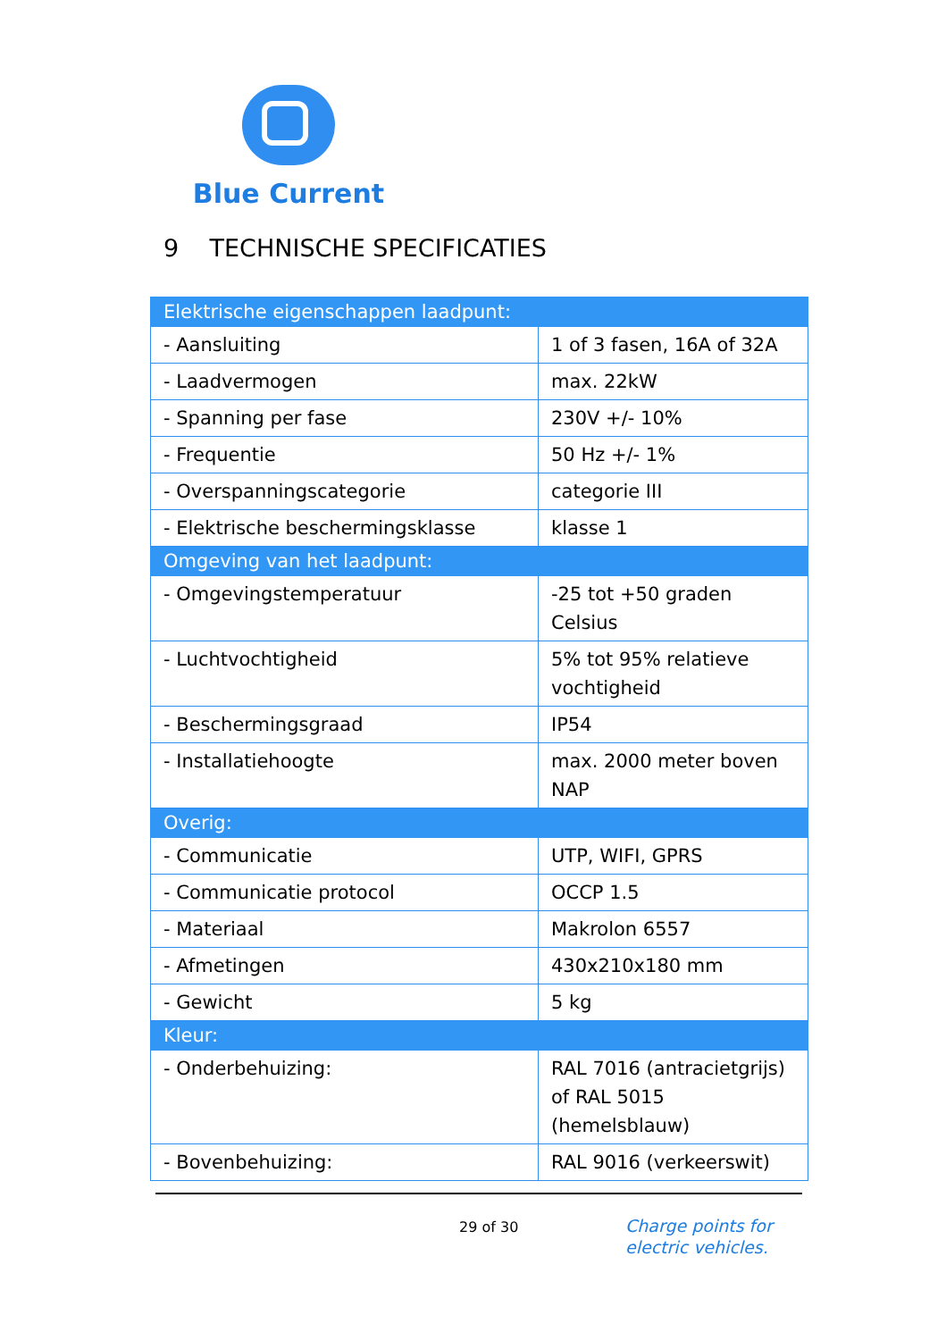Blue Current
9 TECHNISCHE SPECIFICATIES
| Elektrische eigenschappen laadpunt: | |
| --- | --- |
| - Aansluiting | 1 of 3 fasen, 16A of 32A |
| - Laadvermogen | max. 22kW |
| - Spanning per fase | 230V +/- 10% |
| - Frequentie | 50 Hz +/- 1% |
| - Overspanningscategorie | categorie III |
| - Elektrische beschermingsklasse | klasse 1 |
| Omgeving van het laadpunt: | |
| - Omgevingstemperatuur | -25 tot +50 graden Celsius |
| - Luchtvochtigheid | 5% tot 95% relatieve vochtigheid |
| - Beschermingsgraad | IP54 |
| - Installatiehoogte | max. 2000 meter boven NAP |
| Overig: | |
| - Communicatie | UTP, WIFI, GPRS |
| - Communicatie protocol | OCCP 1.5 |
| - Materiaal | Makrolon 6557 |
| - Afmetingen | 430x210x180 mm |
| - Gewicht | 5 kg |
| Kleur: | |
| - Onderbehuizing: | RAL 7016 (antracietgrijs) of RAL 5015 (hemelsblauw) |
| - Bovenbehuizing: | RAL 9016 (verkeerswit) |
29 of 30
Charge points for
electric vehicles.